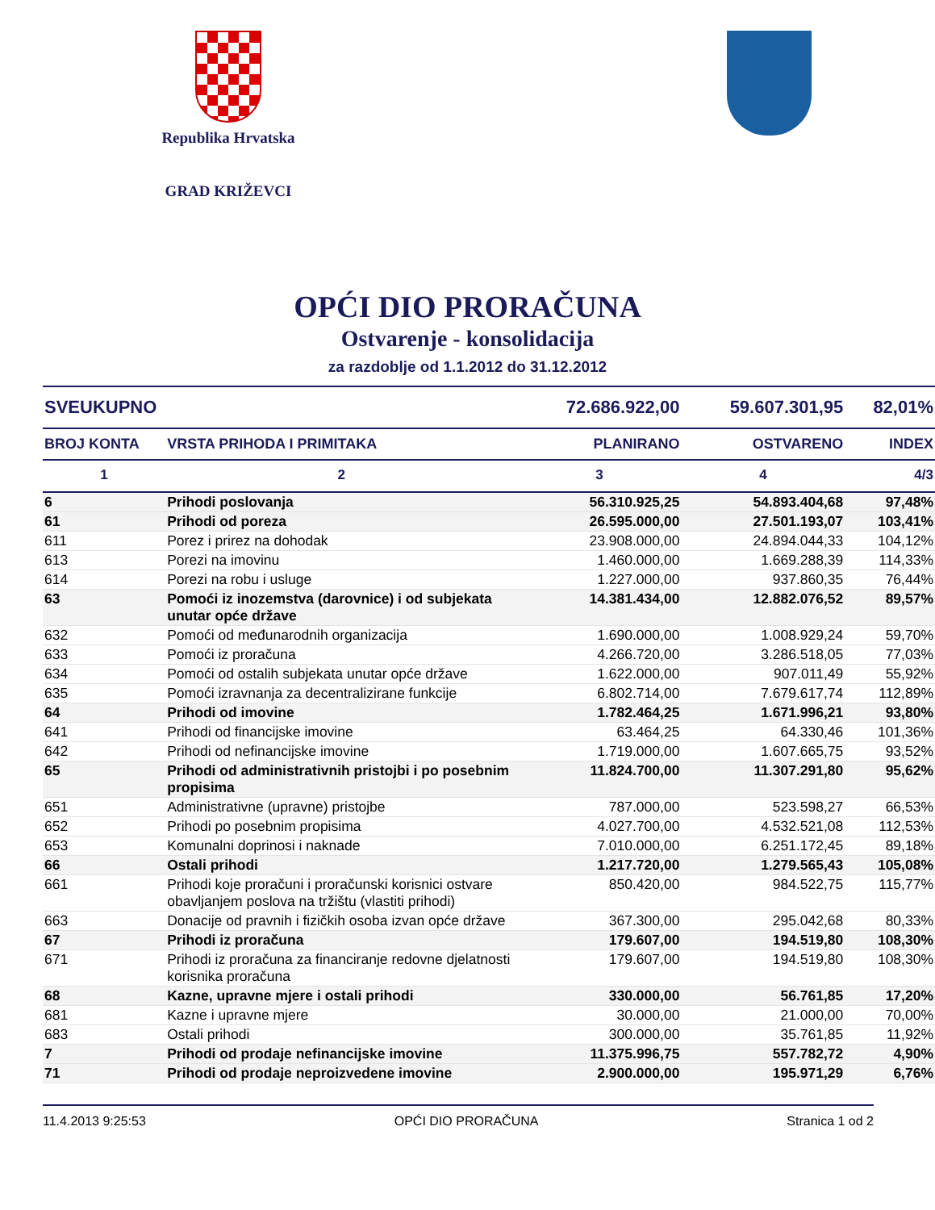Republika Hrvatska
GRAD KRIŽEVCI
OPĆI DIO PRORAČUNA
Ostvarenje - konsolidacija
za razdoblje od 1.1.2012 do 31.12.2012
| SVEUKUPNO | | 72.686.922,00 | 59.607.301,95 | 82,01% |
| --- | --- | --- | --- | --- |
| BROJ KONTA | VRSTA PRIHODA I PRIMITAKA | PLANIRANO | OSTVARENO | INDEX |
| 1 | 2 | 3 | 4 | 4/3 |
| 6 | Prihodi poslovanja | 56.310.925,25 | 54.893.404,68 | 97,48% |
| 61 | Prihodi od poreza | 26.595.000,00 | 27.501.193,07 | 103,41% |
| 611 | Porez i prirez na dohodak | 23.908.000,00 | 24.894.044,33 | 104,12% |
| 613 | Porezi na imovinu | 1.460.000,00 | 1.669.288,39 | 114,33% |
| 614 | Porezi na robu i usluge | 1.227.000,00 | 937.860,35 | 76,44% |
| 63 | Pomoći iz inozemstva (darovnice) i od subjekata unutar opće države | 14.381.434,00 | 12.882.076,52 | 89,57% |
| 632 | Pomoći od međunarodnih organizacija | 1.690.000,00 | 1.008.929,24 | 59,70% |
| 633 | Pomoći iz proračuna | 4.266.720,00 | 3.286.518,05 | 77,03% |
| 634 | Pomoći od ostalih subjekata unutar opće države | 1.622.000,00 | 907.011,49 | 55,92% |
| 635 | Pomoći izravnanja za decentralizirane funkcije | 6.802.714,00 | 7.679.617,74 | 112,89% |
| 64 | Prihodi od imovine | 1.782.464,25 | 1.671.996,21 | 93,80% |
| 641 | Prihodi od financijske imovine | 63.464,25 | 64.330,46 | 101,36% |
| 642 | Prihodi od nefinancijske imovine | 1.719.000,00 | 1.607.665,75 | 93,52% |
| 65 | Prihodi od administrativnih pristojbi i po posebnim propisima | 11.824.700,00 | 11.307.291,80 | 95,62% |
| 651 | Administrativne (upravne) pristojbe | 787.000,00 | 523.598,27 | 66,53% |
| 652 | Prihodi po posebnim propisima | 4.027.700,00 | 4.532.521,08 | 112,53% |
| 653 | Komunalni doprinosi i naknade | 7.010.000,00 | 6.251.172,45 | 89,18% |
| 66 | Ostali prihodi | 1.217.720,00 | 1.279.565,43 | 105,08% |
| 661 | Prihodi koje proračuni i proračunski korisnici ostvare obavljanjem poslova na tržištu (vlastiti prihodi) | 850.420,00 | 984.522,75 | 115,77% |
| 663 | Donacije od pravnih i fizičkih osoba izvan opće države | 367.300,00 | 295.042,68 | 80,33% |
| 67 | Prihodi iz proračuna | 179.607,00 | 194.519,80 | 108,30% |
| 671 | Prihodi iz proračuna za financiranje redovne djelatnosti korisnika proračuna | 179.607,00 | 194.519,80 | 108,30% |
| 68 | Kazne, upravne mjere i ostali prihodi | 330.000,00 | 56.761,85 | 17,20% |
| 681 | Kazne i upravne mjere | 30.000,00 | 21.000,00 | 70,00% |
| 683 | Ostali prihodi | 300.000,00 | 35.761,85 | 11,92% |
| 7 | Prihodi od prodaje nefinancijske imovine | 11.375.996,75 | 557.782,72 | 4,90% |
| 71 | Prihodi od prodaje neproizvedene imovine | 2.900.000,00 | 195.971,29 | 6,76% |
11.4.2013 9:25:53 OPĆI DIO PRORAČUNA Stranica 1 od 2